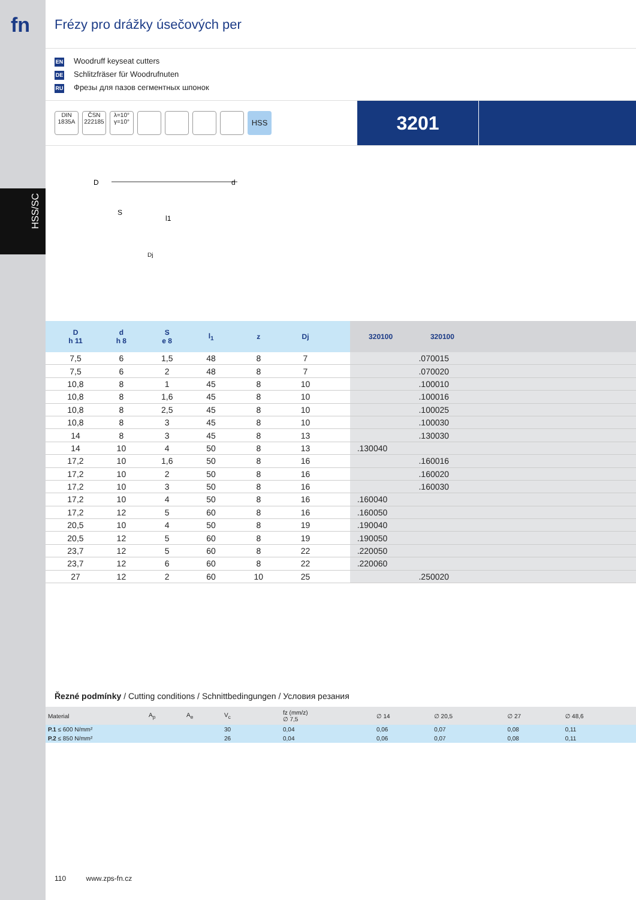fn
HSS/SC
Frézy pro drážky úsečových per
EN Woodruff keyseat cutters
DE Schlitzfräser für Woodrufnuten
RU Фрезы для пазов сегментных шпонок
DIN 1835A
ČSN 222185
λ=10° γ=10°
HSS
3201
D
S
l1
d
Dj
| D h 11 | d h 8 | S e 8 | l<sub>1</sub> | z | Dj | | 320100 | 320100 | |
| --- | --- | --- | --- | --- | --- | --- | --- | --- | --- |
| 7,5 | 6 | 1,5 | 48 | 8 | 7 | | | .070015 | |
| 7,5 | 6 | 2 | 48 | 8 | 7 | | | .070020 | |
| 10,8 | 8 | 1 | 45 | 8 | 10 | | | .100010 | |
| 10,8 | 8 | 1,6 | 45 | 8 | 10 | | | .100016 | |
| 10,8 | 8 | 2,5 | 45 | 8 | 10 | | | .100025 | |
| 10,8 | 8 | 3 | 45 | 8 | 10 | | | .100030 | |
| 14 | 8 | 3 | 45 | 8 | 13 | | | .130030 | |
| 14 | 10 | 4 | 50 | 8 | 13 | | .130040 | | |
| 17,2 | 10 | 1,6 | 50 | 8 | 16 | | | .160016 | |
| 17,2 | 10 | 2 | 50 | 8 | 16 | | | .160020 | |
| 17,2 | 10 | 3 | 50 | 8 | 16 | | | .160030 | |
| 17,2 | 10 | 4 | 50 | 8 | 16 | | .160040 | | |
| 17,2 | 12 | 5 | 60 | 8 | 16 | | .160050 | | |
| 20,5 | 10 | 4 | 50 | 8 | 19 | | .190040 | | |
| 20,5 | 12 | 5 | 60 | 8 | 19 | | .190050 | | |
| 23,7 | 12 | 5 | 60 | 8 | 22 | | .220050 | | |
| 23,7 | 12 | 6 | 60 | 8 | 22 | | .220060 | | |
| 27 | 12 | 2 | 60 | 10 | 25 | | | .250020 | |
Řezné podmínky / Cutting conditions / Schnittbedingungen / Условия резания
| Material | A<sub>p</sub> | A<sub>e</sub> | V<sub>c</sub> | fz (mm/z) ∅ 7,5 | ∅ 14 | ∅ 20,5 | ∅ 27 | ∅ 48,6 |
| --- | --- | --- | --- | --- | --- | --- | --- | --- |
| P.1 ≤ 600 N/mm² | | | 30 | 0,04 | 0,06 | 0,07 | 0,08 | 0,11 |
| P.2 ≤ 850 N/mm² | | | 26 | 0,04 | 0,06 | 0,07 | 0,08 | 0,11 |
110 www.zps-fn.cz